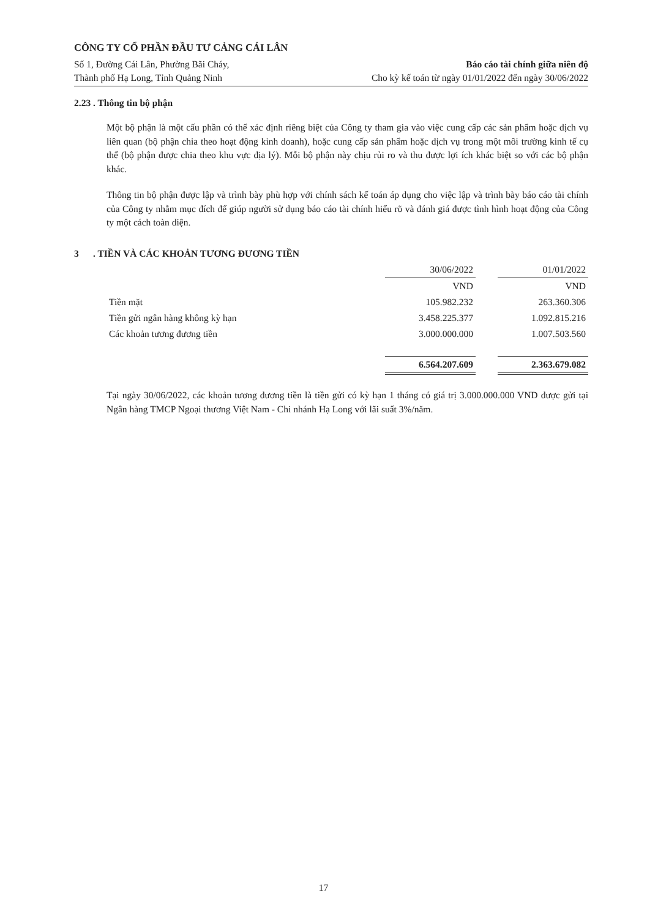CÔNG TY CỔ PHẦN ĐẦU TƯ CẢNG CÁI LÂN
Số 1, Đường Cái Lân, Phường Bãi Cháy,
Thành phố Hạ Long, Tỉnh Quảng Ninh
Báo cáo tài chính giữa niên độ
Cho kỳ kế toán từ ngày 01/01/2022 đến ngày 30/06/2022
2.23 . Thông tin bộ phận
Một bộ phận là một cấu phần có thể xác định riêng biệt của Công ty tham gia vào việc cung cấp các sản phẩm hoặc dịch vụ liên quan (bộ phận chia theo hoạt động kinh doanh), hoặc cung cấp sản phẩm hoặc dịch vụ trong một môi trường kinh tế cụ thể (bộ phận được chia theo khu vực địa lý). Mỗi bộ phận này chịu rủi ro và thu được lợi ích khác biệt so với các bộ phận khác.
Thông tin bộ phận được lập và trình bày phù hợp với chính sách kế toán áp dụng cho việc lập và trình bày báo cáo tài chính của Công ty nhằm mục đích để giúp người sử dụng báo cáo tài chính hiểu rõ và đánh giá được tình hình hoạt động của Công ty một cách toàn diện.
3 . TIỀN VÀ CÁC KHOẢN TƯƠNG ĐƯƠNG TIỀN
| | 30/06/2022 | | 01/01/2022 |
| --- | --- | --- | --- |
| | VND | | VND |
| Tiền mặt | 105.982.232 | | 263.360.306 |
| Tiền gửi ngân hàng không kỳ hạn | 3.458.225.377 | | 1.092.815.216 |
| Các khoản tương đương tiền | 3.000.000.000 | | 1.007.503.560 |
| | 6.564.207.609 | | 2.363.679.082 |
Tại ngày 30/06/2022, các khoản tương đương tiền là tiền gửi có kỳ hạn 1 tháng có giá trị 3.000.000.000 VND được gửi tại Ngân hàng TMCP Ngoại thương Việt Nam - Chi nhánh Hạ Long với lãi suất 3%/năm.
17